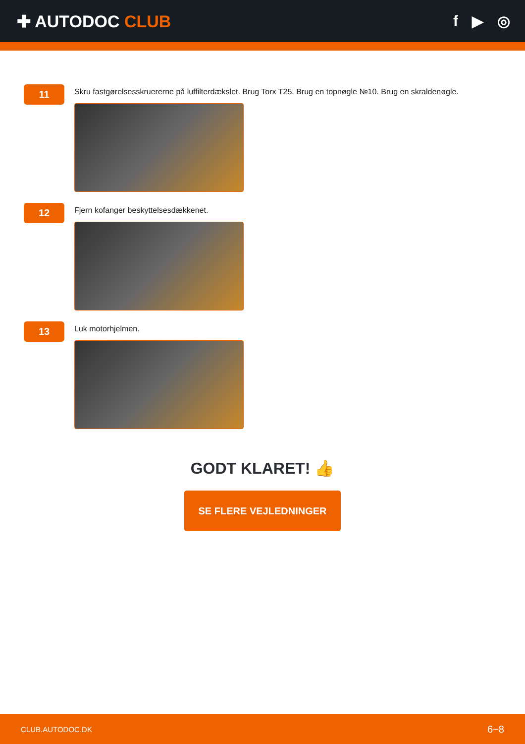✚ AUTODOC CLUB f ▶ ◎
11
Skru fastgørelsesskruererne på luffilterdækslet. Brug Torx T25. Brug en topnøgle №10. Brug en skraldenøgle.
12
Fjern kofanger beskyttelsesdækkenet.
13
Luk motorhjelmen.
GODT KLARET! 👍
SE FLERE VEJLEDNINGER
CLUB.AUTODOC.DK 6−8